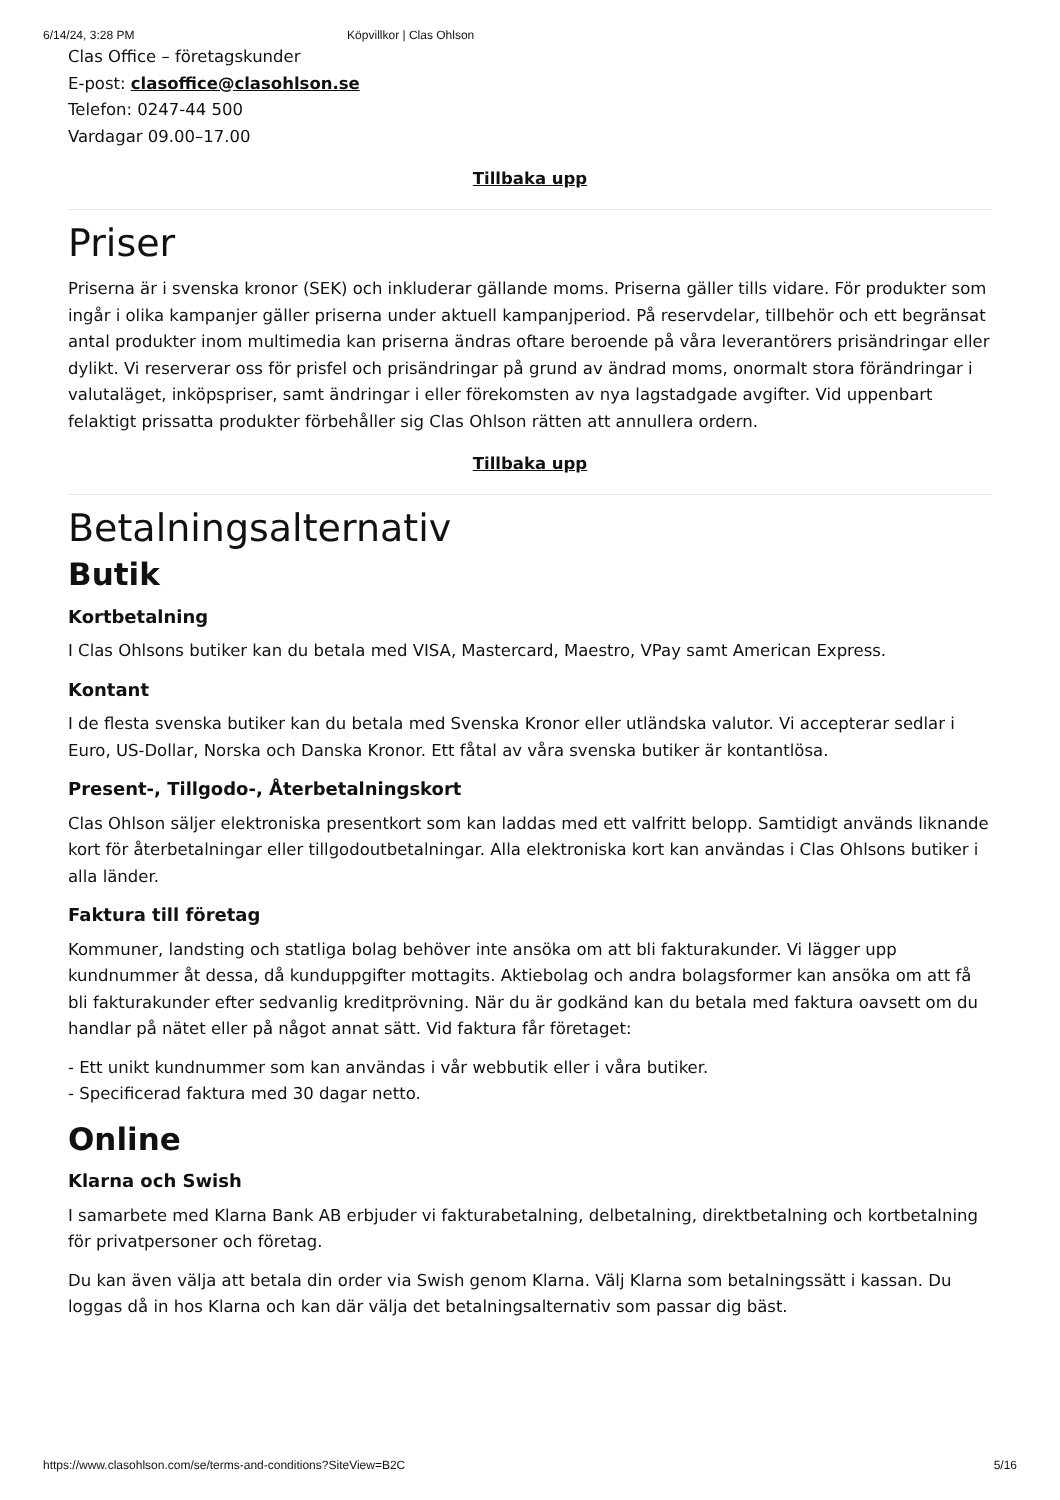6/14/24, 3:28 PM Köpvillkor | Clas Ohlson
Clas Office – företagskunder
E-post: clasoffice@clasohlson.se
Telefon: 0247-44 500
Vardagar 09.00–17.00
Tillbaka upp
Priser
Priserna är i svenska kronor (SEK) och inkluderar gällande moms. Priserna gäller tills vidare. För produkter som ingår i olika kampanjer gäller priserna under aktuell kampanjperiod. På reservdelar, tillbehör och ett begränsat antal produkter inom multimedia kan priserna ändras oftare beroende på våra leverantörers prisändringar eller dylikt. Vi reserverar oss för prisfel och prisändringar på grund av ändrad moms, onormalt stora förändringar i valutaläget, inköpspriser, samt ändringar i eller förekomsten av nya lagstadgade avgifter. Vid uppenbart felaktigt prissatta produkter förbehåller sig Clas Ohlson rätten att annullera ordern.
Tillbaka upp
Betalningsalternativ
Butik
Kortbetalning
I Clas Ohlsons butiker kan du betala med VISA, Mastercard, Maestro, VPay samt American Express.
Kontant
I de flesta svenska butiker kan du betala med Svenska Kronor eller utländska valutor. Vi accepterar sedlar i Euro, US-Dollar, Norska och Danska Kronor. Ett fåtal av våra svenska butiker är kontantlösa.
Present-, Tillgodo-, Återbetalningskort
Clas Ohlson säljer elektroniska presentkort som kan laddas med ett valfritt belopp. Samtidigt används liknande kort för återbetalningar eller tillgodoutbetalningar. Alla elektroniska kort kan användas i Clas Ohlsons butiker i alla länder.
Faktura till företag
Kommuner, landsting och statliga bolag behöver inte ansöka om att bli fakturakunder. Vi lägger upp kundnummer åt dessa, då kunduppgifter mottagits. Aktiebolag och andra bolagsformer kan ansöka om att få bli fakturakunder efter sedvanlig kreditprövning. När du är godkänd kan du betala med faktura oavsett om du handlar på nätet eller på något annat sätt. Vid faktura får företaget:
- Ett unikt kundnummer som kan användas i vår webbutik eller i våra butiker.
- Specificerad faktura med 30 dagar netto.
Online
Klarna och Swish
I samarbete med Klarna Bank AB erbjuder vi fakturabetalning, delbetalning, direktbetalning och kortbetalning för privatpersoner och företag.
Du kan även välja att betala din order via Swish genom Klarna. Välj Klarna som betalningssätt i kassan. Du loggas då in hos Klarna och kan där välja det betalningsalternativ som passar dig bäst.
https://www.clasohlson.com/se/terms-and-conditions?SiteView=B2C 5/16